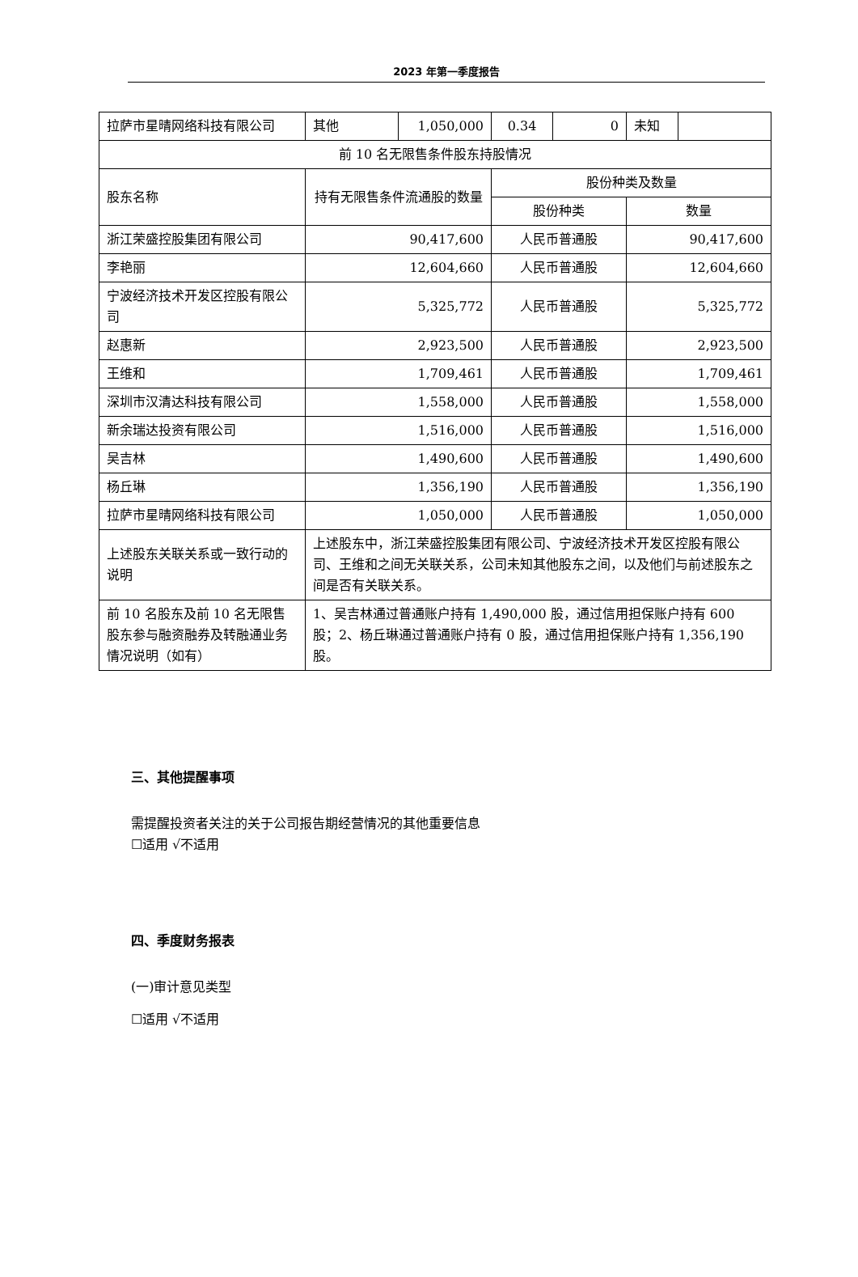2023 年第一季度报告
| 拉萨市星晴网络科技有限公司 | 其他 | 1,050,000 | 0.34 | 0 | 未知 | |
| 前 10 名无限售条件股东持股情况 | | | | | | |
| 股东名称 | 持有无限售条件流通股的数量 | | 股份种类及数量 | | | |
| | | | 股份种类 | | 数量 | |
| 浙江荣盛控股集团有限公司 | 90,417,600 | | 人民币普通股 | | 90,417,600 | |
| 李艳丽 | 12,604,660 | | 人民币普通股 | | 12,604,660 | |
| 宁波经济技术开发区控股有限公司 | 5,325,772 | | 人民币普通股 | | 5,325,772 | |
| 赵惠新 | 2,923,500 | | 人民币普通股 | | 2,923,500 | |
| 王维和 | 1,709,461 | | 人民币普通股 | | 1,709,461 | |
| 深圳市汉清达科技有限公司 | 1,558,000 | | 人民币普通股 | | 1,558,000 | |
| 新余瑞达投资有限公司 | 1,516,000 | | 人民币普通股 | | 1,516,000 | |
| 吴吉林 | 1,490,600 | | 人民币普通股 | | 1,490,600 | |
| 杨丘琳 | 1,356,190 | | 人民币普通股 | | 1,356,190 | |
| 拉萨市星晴网络科技有限公司 | 1,050,000 | | 人民币普通股 | | 1,050,000 | |
| 上述股东关联关系或一致行动的说明 | 上述股东中，浙江荣盛控股集团有限公司、宁波经济技术开发区控股有限公司、王维和之间无关联关系，公司未知其他股东之间，以及他们与前述股东之间是否有关联关系。 | | | | | |
| 前 10 名股东及前 10 名无限售股东参与融资融券及转融通业务情况说明（如有） | 1、吴吉林通过普通账户持有 1,490,000 股，通过信用担保账户持有 600 股；2、杨丘琳通过普通账户持有 0 股，通过信用担保账户持有 1,356,190 股。 | | | | | |
三、其他提醒事项
需提醒投资者关注的关于公司报告期经营情况的其他重要信息
☐适用 √不适用
四、季度财务报表
(一)审计意见类型
☐适用 √不适用